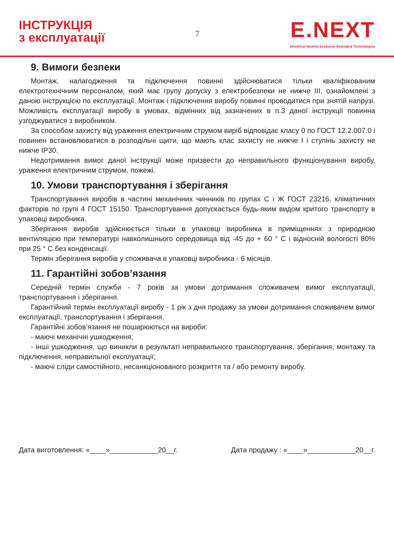ІНСТРУКЦІЯ
з експлуатації
7
E.NEXT
Electrical Newest Exclusive Extended Technologies
9. Вимоги безпеки
Монтаж, налагодження та підключення повинні здійснюватися тільки кваліфікованим електротехнічним персоналом, який має групу допуску з електробезпеки не нижче ІІІ, ознайомлені з даною інструкцією по експлуатації. Монтаж і підключення виробу повинні проводитися при знятій напрузі. Можливість експлуатації виробу в умовах, відмінних від зазначених в п.3 даної інструкції повинна узгоджуватися з виробником.
За способом захисту від ураження електричним струмом виріб відповідає класу 0 по ГОСТ 12.2.007.0 і повинен встановлюватися в розподільчі щити, що мають клас захисту не нижче І і ступінь захисту не нижче IP30.
Недотримання вимог даної інструкції може призвести до неправильного функціонування виробу, ураження електричним струмом, пожежі.
10. Умови транспортування і зберігання
Транспортування виробів в частині механічних чинників по групах С і Ж ГОСТ 23216, кліматичних факторів по групі 4 ГОСТ 15150. Транспортування допускається будь-яким видом критого транспорту в упаковці виробника.
Зберігання виробів здійснюється тільки в упаковці виробника в приміщеннях з природною вентиляцією при температурі навколишнього середовища від -45 до + 60 ° С і відносній вологості 80% при 25 ° С без конденсації.
Термін зберігання виробів у споживача в упаковці виробника - 6 місяців.
11. Гарантійні зобов’язання
Середній термін служби - 7 років за умови дотримання споживачем вимог експлуатації, транспортування і зберігання.
Гарантійний термін експлуатації виробу - 1 рік з дня продажу за умови дотримання споживачем вимог експлуатації, транспортування і зберігання.
Гарантійні зобов’язання не поширюються на вироби:
- маючі механічні ушкодження;
- інші ушкодження, що виникли в результаті неправильного транспортування, зберігання, монтажу та підключення, неправильної експлуатації;
- маючі сліди самостійного, несанкціонованого розкриття та / або ремонту виробу.
Дата виготовлення: «____»____________20__г. Дата продажу : «____»____________20__г.